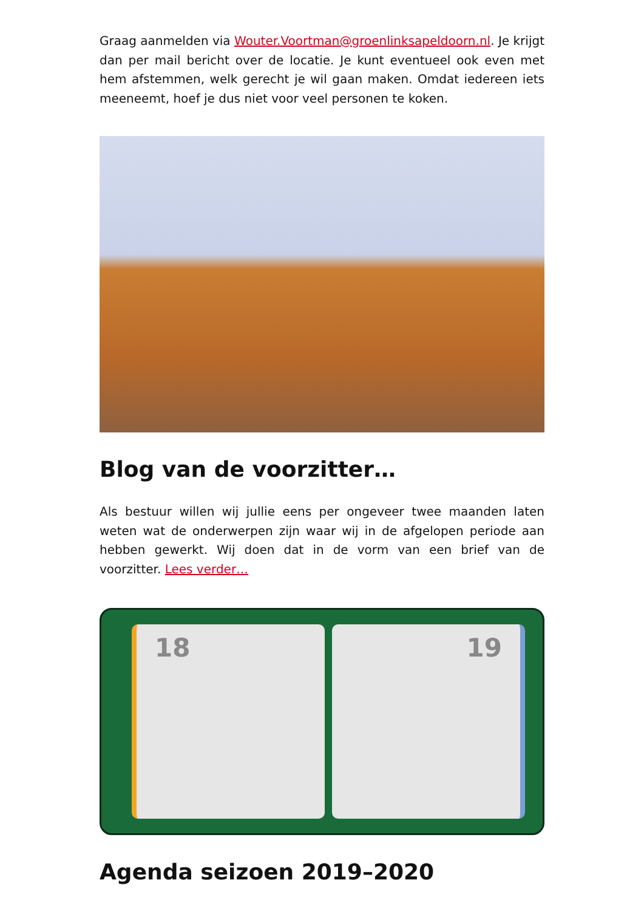Graag aanmelden via Wouter.Voortman@groenlinksapeldoorn.nl. Je krijgt dan per mail bericht over de locatie. Je kunt eventueel ook even met hem afstemmen, welk gerecht je wil gaan maken. Omdat iedereen iets meeneemt, hoef je dus niet voor veel personen te koken.
Blog van de voorzitter…
Als bestuur willen wij jullie eens per ongeveer twee maanden laten weten wat de onderwerpen zijn waar wij in de afgelopen periode aan hebben gewerkt. Wij doen dat in de vorm van een brief van de voorzitter. Lees verder…
18 19
Agenda seizoen 2019–2020